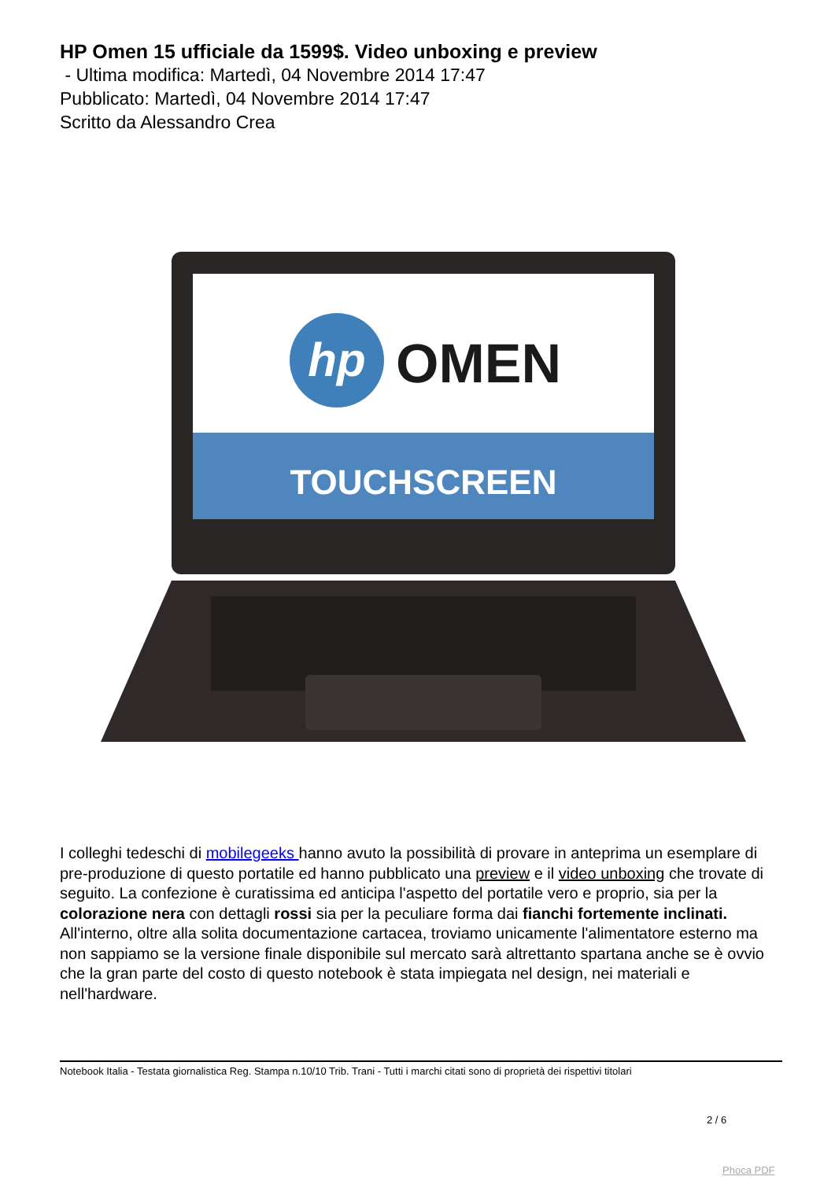HP Omen 15 ufficiale da 1599$. Video unboxing e preview
- Ultima modifica: Martedì, 04 Novembre 2014 17:47
Pubblicato: Martedì, 04 Novembre 2014 17:47
Scritto da Alessandro Crea
hp
OMEN
TOUCHSCREEN
I colleghi tedeschi di mobilegeeks hanno avuto la possibilità di provare in anteprima un esemplare di pre-produzione di questo portatile ed hanno pubblicato una preview e il video unboxing che trovate di seguito. La confezione è curatissima ed anticipa l'aspetto del portatile vero e proprio, sia per la colorazione nera con dettagli rossi sia per la peculiare forma dai fianchi fortemente inclinati. All'interno, oltre alla solita documentazione cartacea, troviamo unicamente l'alimentatore esterno ma non sappiamo se la versione finale disponibile sul mercato sarà altrettanto spartana anche se è ovvio che la gran parte del costo di questo notebook è stata impiegata nel design, nei materiali e nell'hardware.
Notebook Italia - Testata giornalistica Reg. Stampa n.10/10 Trib. Trani - Tutti i marchi citati sono di proprietà dei rispettivi titolari
2 / 6
Phoca PDF